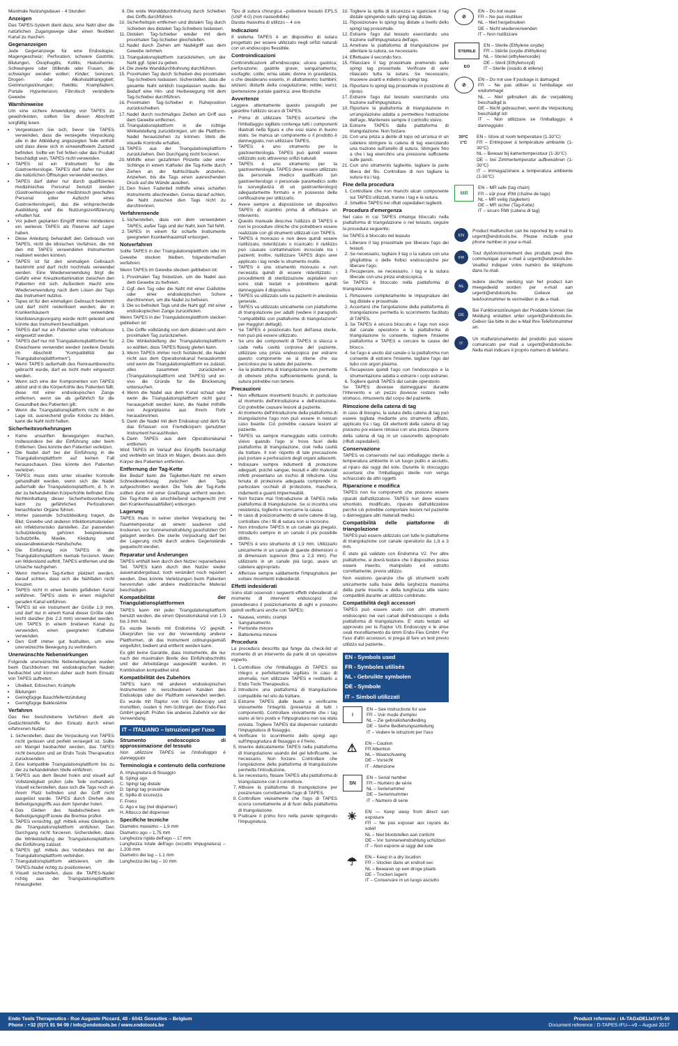Maximale Nutzungsdauer - 4 Stunden
Anzeigen
Das TAPES-System dient dazu, eine Naht über die natürlichen Zugangswege über einen flexiblen Kanal zu machen.
Gegenanzeigen
Jede Gegenanzeige für eine Endoskopie; Magengeschwür; Perforation; schwere Gastritis; Blutungen, Ösophagitis; Kolitis; Hiatushernie; Schwangere oder Stillende oder Frauen, die schwanger werden wollen; Kinder; Senioren; Drogen- oder Alkoholabhängigkeit; Gerinnungsstörungen; Rektitis; Krampfadern; Portale Hypertension; Fibrotisch veränderte Gewebe
Warnhinweise
Um eine sichere Anwendung von TAPES zu gewährleisten, sollten Sie diesen Abschnitt sorgfältig lesen.
Vergewissern Sie sich, bevor Sie TAPES verwenden, dass die versiegelte Verpackung alle in der Abbildung angezeigten Teile enthält und dass diese sich in einwandfreiem Zustand befinden. Sollte ein Teil fehlen oder das Produkt beschädigt sein, TAPES nicht verwenden.
TAPES ist ein Instrument für die Gastroenterologie. TAPES darf daher nur über die natürlichen Öffnungen verwendet werden.
TAPES darf daher nur durch qualifiziertes medizinisches Personal benutzt werden (Gastroenterologen oder medizinisch geschultes Personal unter Aufsicht eines Gastroenterologen), das die entsprechende Ausbildung und die Nutzungszertifizierung erhalten hat.
Vor jedem geplanten Eingriff immer mindestens ein weiteres TAPES als Reserve auf Lager haben.
Diese Anleitung behandelt den Gebrauch von TAPES, nicht die klinischen Verfahren, die mit den mit TAPES verwendeten Instrumenten realisiert werden können.
TAPES ist für den einmaligen Gebrauch bestimmt und darf nicht nochmals verwendet werden. Eine Wiederverwendung birgt die Gefahr einer Kreuzkontamination zwischen den Patienten mit sich. Außerdem macht eine Wiederverwendung nach dem Lösen der Tags das Instrument nutzlos.
Tapes ist für den einmaligen Gebrauch bestimmt und darf nicht resterilisiert werden; der in Krankenhäusern verwendete Sterilisierungsvorgang würde nicht getestet und könnte das Instrument beschädigen.
TAPES darf nur an Patienten unter Vollnarkose eingesetzt werden.
TAPES darf nur mit Triangulationsplattformen für Erwachsene verwendet werden (weitere Details im Abschnitt "Kompatibilität der Triangulationsplattformen").
Wenn TAPES außerhalb des Reinraumbereichs gebracht wurde, darf es nicht mehr eingesetzt werden.
Wenn sich eine der Komponenten von TAPES ablöst und in die Körperhöhle des Patienten fällt, diese mit einer endoskopischen Zange entfernen, wenn sie als gefährlich für die Gesundheit des Patienten gilt.
Wenn die Triangulationsplattform nicht in der Lage ist, ausreichend große Knicke zu bilden, kann die Naht nicht halten.
Sicherheitsvorkehrungen
Keine unsanften Bewegungen machen, insbesondere bei der Einführung oder beim Entfernen. Dies könnte den Patienten verletzen.
Die Nadel darf bei der Einführung in die Triangulationsplattform auf keinen Fall herausschauen. Dies könnte den Patienten verletzen.
TAPES muss stets unter visueller Kontrolle gehandhabt werden, wenn sich die Nadel außerhalb der Triangulationsplattform, d. h. in der zu behandelnden Körperhöhle befindet. Eine Nichteinhaltung dieser Sicherheitsvorkehrung kann zu gefährlichen Perforationen benachbarter Organe führen.
Immer passende Schutzkleidung tragen, da Blut, Gewebe und anderen Infektionsmaterialien ein Infektionsrisiko darstellen. Zur passenden Schutzkleidung gehören beispielsweise Schutzbrille, Maske, Kleidung und wasserabweisende Handschuhe.
Die Einführung von TAPES in die Triangulationsplattform niemals forcieren. Wenn ein Widerstand auftritt, TAPES entfernen und die Ursache nachgehen.
Wenn mehrere Tag-Ketten platziert werden, darauf achten, dass sich die Nähfäden nicht kreuzen.
TAPES nicht in einen bereits gefalteten Kanal einführen. TAPES stets in einen möglichst geraden Kanal einführen.
TAPES ist ein Instrument der Größe 1,9 mm. und darf nur in einem Kanal dieser Größe oder leicht darüber (bis 2,3 mm) verwendet werden. Um TAPES in einem breiteren Kanal zu verwenden, einen geeigneten Katheter verwenden.
Den Griff immer gut festhalten, um eine unerwünschte Bewegung zu verhindern.
Unerwünschte Nebenwirkungen
Folgende unerwünschte Nebenwirkungen wurden beim Durchbohren mit endoskopischen Nadeln beobachtet und können daher auch beim Einsatz von TAPES auftreten:
Übelkeit, Erbrechen, Krämpfe
Blutungen
Geringfügige Bauchfellentzündung
Geringfügige Bakteriämie
Verfahren
Das hier beschriebene Verfahren dient als Gedächtnishilfe für den Einsatz durch einen erfahrenen Nutzer.
1. Sicherstellen, dass die Verpackung von TAPES nicht gerissen und perfekt versiegelt ist. Sollte ein Mangel beobachtet werden, das TAPES nicht benutzen und an Endo Tools Therapeutics zurücksenden.
2. Eine kompatible Triangulationsplattform bis zu der zu behandelnden Stelle einführen.
3. TAPES aus dem Beutel holen und visuell auf Vollständigkeit prüfen (alle Teile vorhanden). Visuell sicherstellen, dass sich die Tags noch an ihrem Platz befinden und der Griff nicht ausgelöst wurde. TAPES durch Drehen des Befestigungsgriffs aus dem Spender holen.
4. Das Gleiten des Nadelschiebers am Befestigungsgriff sowie die Bremse prüfen.
5. TAPES vorsichtig, ggf. mittels eines Gleitgels in die Triangulationsplattform einführen. Den Durchgang nicht forcieren. Sicherstellen, dass die Winkelstellung der Triangulationsplattform die Einführung zulässt.
6. TAPES ggf. mittels des Verbinders mit der Triangulationsplattform verbinden.
7. Triangulationsplattform aktivieren, um die TAPES-Nadel richtig zu positionieren.
8. Visuell sicherstellen, dass die TAPES-Nadel richtig aus der Triangulationsplattform hinausgleitet.
9. Die erste Wandddurchbohrung durch Schieben des Griffs durchführen.
10. Sicherheitspin entfernen und distalen Tag durch Schieben des distalen Tag-Schiebers loslassen.
11. Distalen Tag-Schieber wieder mit dem proximalen Tag-Schieber gleichstellen.
12. Nadel durch Ziehen am Nadelgriff aus dem Gewebe nehmen.
13. Triangulationsplattform zurückziehen, um der Naht ggf. Spiel zu geben.
14. Die zweite Wanddurchbohrung durchführen.
15. Proximalen Tag durch Schieben des proximalen Tag-Schiebers loslassen. Sicherstellen, dass die gesamte Naht wirklich losgelassen wurde. Bei Bedarf eine Hin- und Herbewegung mit dem Tag-Schieber durchführen.
16. Proximalen Tag-Schieber in Ruheposition zurückschieben.
17. Nadel durch nochmaliges Ziehen am Griff aus dem Gewebe entfernen.
18. Triangulationsplattform in die richtige Winkelstellung zurückbringen, um die Plattform-Nadel herausziehen zu können. Stets die visuelle Kontrolle erhalten.
19. TAPES aus der Triangulationsplattform zurückziehen. Den Durchgang nicht forcieren.
20. Mithilfe einer gezahnten Pinzette oder einer Schlinge in einem Katheter die Tag-Kette durch Ziehen an der Nahtschlaufe anziehen. Anziehen, bis die Tags einen ausreichenden Druck auf die Wände ausüben.
21. Den freien Fadenteil mithilfe eines scharfen Instruments abschneiden. Genau darauf achten, die Naht zwischen den Tags nicht zu durchtrennen.
Verfahrensende
1. Sicherstellen, dass von dem verwendeten TAPES, außer Tags und der Naht, kein Teil fehlt.
2. TAPES in einem für scharfe Instrumente geeigneten Krankenhausmüll entsorgen.
Notverfahren
Sollte TAPES in der Triangulationsplattform oder im Gewebe stecken bleiben, folgendermaßen verfahren:
Wenn TAPES im Gewebe stecken geblieben ist:
1. Proximalen Tag freisetzen, um die Nadel aus dem Gewebe zu befreien.
2. Ggf. den Tag oder die Naht mit einer Guillotine oder einer endoskopischen Schere durchtrennen, um die Nadel zu befreien.
3. Die so befreiten Tags und die Naht ggf. mit einer endoskopischen Zange zurückholen.
Wenn TAPES in der Triangulationsplattform stecken geblieben ist:
1. Die Griffe vollständig von dem distalen und dem proximalen Tag zurückziehen.
2. Die Winkelstellung der Triangulationsplattform so wählen, dass TAPES flüssig gleiten kann.
3. Wenn TAPES immer noch feststeckt, die Nadel nicht aus dem Operationskanal herauskommt und wenn die Triangulationsplattform es zulässt, alles zusammen zurückziehen (Triangulationsplattform und TAPES) und ex-vivo die Gründe für die Blockierung untersuchen.
4. Wenn die Nadel aus dem Kanal schaut oder wenn die Triangulationsplattform nicht ganz herausgeholt werden kann, die Nadel mithilfe von Argonplasma aus Ihrem Rohr herausbrennen.
5. Dann die Nadel mit dem Endoskop und dem für das Erfassen von Fremdkörpern genutzten Instrument heraushholen.
6. Dann TAPES aus dem Operationskanal entfernen.
Wird TAPES im Verlauf des Eingriffs beschädigt und verbleibt ein Stück im Magen, dieses aus dem Körper des Patienten entfernen.
Entfernung der Tag-Kette
Bei Bedarf kann die Tagketten-Naht mit einem Schneidewerkzeug zwischen den Tags aufgeschnitten werden. Die Teile der Tag-Kette sollten dann mit einer Greifzange entfernt werden. Die Tag-Kette als anschließend sachgerecht (mit den Krankenhausabfällen) entsorgen.
Lagerung
TAPES muss in seiner sterilen Verpackung bei Raumtemperatur an einem sauberen und trockenen, vor Sonneneinstrahlung geschützten Ort gelagert werden. Die sterile Verpackung darf bei der Lagerung nicht durch andere Gegenstände gequetscht werden.
Reparatur und Änderungen
TAPES enthält kein durch den Nutzer reparierbares Teil. TAPES kann durch den Nutzer weder auseinandergebaut, noch verändert noch repariert werden. Dies könnte Verletzungen beim Patienten hervorrufen oder andere medizinische Material beschädigen.
Kompatibilität der Triangulationsplattformen
TAPES kann mit jeder Triangulationsplattform benutzt werden, die einen Operationskanal von 1,9 bis 3 mm hat.
Es wurde bereits mit Endomina V2 geprüft. Überprüfen Sie vor der Verwendung anderer Plattformen, ob das Instrument ordnungsgemäß eingeführt, bedient und entfernt werden kann.
Es gibt keine Garantie, dass Instrumente, die nur nach der maximalen Breite des Einführabschnitts und der Arbeitslänge ausgewählt wurden, in Kombination kompatibel sind.
Kompatibilität des Zubehörs
TAPES kann mit anderen endoskopischen Instrumenten in verschiedenen Kanälen des Endoskops oder der Plattform verwendet werden. Es wurde mit Raptor von US Endoscopy und monofilen, ovalen 6 mm-Schlingen der Endo-Flex GmbH geprüft. Prüfen Sie anderes Zubehör vor der Verwendung.
IT – ITALIANO – Istruzioni per l'uso
Strumento endoscopico di approssimazione del tessuto
Non utilizzare TAPES se l'imballaggio è danneggiato
Terminologia e contenuto della confezione
A. Impugnatura di fissaggio
B. Spingi ago
C. Spingi tag distale
D. Spingi tag prossimale
E. Spilla di sicurezza
F. Freno
G. Ago e tag (nel dispenser)
H. Attacco del dispenser
Specifiche tecniche
Diametro massimo – 1,9 mm
Diametro ago – 1,75 mm
Lunghezza rigida dell'ago – 17 mm
Lunghezza totale dell'ago (eccetto impugnatura) – 1.200 mm
Diametro dei tag – 1.1 mm
Lunghezza dei tag – 10 mm
Tipo di sutura chirurgica –poliestere tessuto EP1.5 (USP 4-0) (non riassorbibile)
Durata massima di utilizzo – 4 ore
Indicazioni
Il sistema TAPES è un dispositivo di sutura progettato per essere utilizzato negli orifizi naturali con un endoscopio flessibile.
Controindicazioni
Controindicazioni all'endoscopia; ulcera gastrica; perforazione; gastrite grave; sanguinamento; esofagite; colite; ernia iatale; donne in gravidanza, o che desiderano esserlo, in allattamento; bambini; anziani; disturbi della coagulazione; rettite; varici; ipertensione portale gastrica; aree fibrotiche
Avvertenze
Leggere attentamente questo paragrafo per garantire l'utilizzo sicuro di TAPES.
Prima di utilizzare TAPES accertarsi che l'imballaggio sigillato contenga tutti i componenti illustrati nella figura e che essi siano in buono stato. Se manca un componente o il prodotto è danneggiato, non utilizzare TAPES.
TAPES è uno strumento per la gastroenterologia. TAPES può quindi essere utilizzato solo attraverso orifizi naturali.
TAPES è uno strumento per la gastroenterologia. TAPES deve essere utilizzato da personale medico qualificato (un gastroenterologo o personale paramedico sotto la sorveglianza di un gastroenterologo) adeguatamente formato e in possesso della certificazione per utilizzarlo.
Avere sempre a disposizione un dispositivo TAPES di ricambio prima di effettuare un intervento.
Questo manuale descrive l'utilizzo di TAPES e non le procedure cliniche che potrebbero essere realizzate con gli strumenti utilizzati con TAPES.
TAPES è monouso e non deve quindi essere riutilizzato, risterilizzato o ricaricato: il riutilizzo può causare contaminazioni incrociate tra i pazienti; inoltre, riutilizzare TAPES dopo aver applicato i tag rende lo strumento inutile.
TAPES è uno strumento monouso e non necessita quindi di essere risterilizzato: i procedimenti di sterilizzazione ospitalieri non sono stati testati e potrebbero quindi danneggiare il dispositivo.
TAPES va utilizzato solo su pazienti in anestesia generale.
TAPES va utilizzato unicamente con piattaforme di triangolazione per adulti (vedere il paragrafo "compatibilità con piattaforme di triangolazione" per maggiori dettagli).
Se TAPES è posizionato fuori dell'area sterile, non può più essere utilizzato.
Se uno dei componenti di TAPES si stacca e cade nella cavità corporea del paziente, utilizzare una pinza endoscopica per estrarre questo componente se si ritiene che sia pericoloso per la salute del paziente.
Se la piattaforma di triangolazione non permette di ottenere pliche sufficientemente grandi, la sutura potrebbe non tenere.
Precauzioni
Non effettuare movimenti bruschi, in particolare al momento dell'introduzione e dell'estrazione. Ciò potrebbe causare lesioni al paziente.
Al momento dell'introduzione della piattaforma di triangolazione l'ago non può essere in nessun caso beante. Ciò potrebbe causare lesioni al paziente.
TAPES va sempre maneggiato sotto controllo visivo quando l'ago si trova fuori della piattaforma di triangolazione, cioè nella cavità da trattare. Il non rispetto di tale precauzione può portare a perforazioni degli organi adiacenti.
Indossare sempre indumenti di protezione adeguati, poiché sangue, tessuti e altri materiali infetti presentano un rischio di infezione. Una tenuta di protezione adeguata comprende in particolare occhiali di protezione, maschera, indumenti e guanti impermeabili.
Non forzare mai l'introduzione di TAPES nella piattaforma di triangolazione. Se si incontra una resistenza, toglierlo e ricercarne la causa.
In caso di posizionamento di varie catene di tag, controllare che i fili di sutura non si incrocino.
Non introdurre TAPES in un canale già piegato. Introdurlo sempre in un canale il più possibile diritto.
TAPES è uno strumento di 1,9 mm. Utilizzarlo unicamente in un canale di queste dimensioni o di dimensioni superiori (fino a 2,3 mm). Per utilizzarlo in un canale più largo, usare un catetere appropriato.
Afferrare sempre saldamente l'impugnatura per evitare movimenti indesiderati.
Effetti indesiderati
Sono stati osservati i seguenti effetti indesiderati al momento di interventi endoscopici che prevedevano il posizionamento di aghi e possono quindi verificarsi anche con TAPES:
Nausea, vomito, crampi
Sanguinamento
Peritonite minore
Batteriemia minore
Procedura
La procedura descritta qui funge da check-list al momento di un intervento da parte di un operatore esperto.
1. Controllare che l'imballaggio di TAPES sia integro e perfettamente sigillato. In caso di anomalia, non utilizzare TAPES e restituirlo a Endo Tools Therapeutics.
2. Introdurre una piattaforma di triangolazione compatibile nel sito da trattare.
3. Estrarre TAPES dalle buste e verificarne visivamente l'integrità (presenza di tutti i componenti). Controllare visivamente che i tag siano al loro posto e l'impugnatura non sia stata avviata. Togliere TAPES dal dispenser ruotando l'impugnatura di fissaggio.
4. Verificare lo scorrimento dello spingi ago sull'impugnatura di fissaggio e il freno.
5. Inserire delicatamente TAPES nella piattaforma di triangolazione usando del gel lubrificante, se necessario. Non forzare. Controllare che l'angolazione della piattaforma di triangolazione permetta l'introduzione.
6. Se necessario, fissare TAPES alla piattaforma di triangolazione con il connettore.
7. Attivare la piattaforma di triangolazione per posizionare correttamente l'ago di TAPES.
8. Controllare visivamente che l'ago di TAPES scorra correttamente al di fuori della piattaforma di triangolazione.
9. Praticare il primo foro nella parete spingendo l'impugnatura.
10. Togliere la spilla di sicurezza e sganciare il tag distale spingendo sullo spingi tag distale.
11. Riposizionare lo spingi tag distale a livello dello spingi tag prossimale.
12. Estrarre l'ago dal tessuto esercitando una trazione sull'impugnatura dell'ago.
13. Arretrare la piattaforma di triangolazione per allentare la sutura, se necessario.
14. Effettuare il secondo foro.
15. Rilasciare il tag prossimale premendo sullo spingi tag prossimale. Verificare di aver rilasciato tutta la sutura. Se necessario, muovere avanti e indietro lo spingi tag.
16. Riportare lo spingi tag prossimale in posizione di riposo.
17. Estrarre l'ago dal tessuto esercitando una trazione sull'impugnatura.
18. Riportare la piattaforma di triangolazione in un'angolazione adatta a permettere l'estrazione dell'ago. Mantenere sempre il controllo visivo.
19. Estrarre TAPES dalla piattaforma di triangolazione. Non forzare.
20. Con una pinza a dente di topo od un'ansa in un catetere stringere la catena di tag esercitando una trazione sull'anello di sutura. Stringere fino a che i tag esercitino una pressione sufficiente sulle pareti.
21. Con uno strumento tagliente, tagliare la parte libera del filo. Controllare di non tagliare la sutura tra i tag.
Fine della procedura
1. Controllare che non manchi alcun componente sui TAPES utilizzati, tranne i tag e la sutura.
2. Smaltire TAPES nei rifiuti ospedalieri taglienti.
Procedura d'emergenza
Nel caso in cui TAPES rimanga bloccato nella piattaforma di triangolazione o nel tessuto, seguire la procedura seguente:
Se TAPES è bloccato nel tessuto
1. Liberare il tag prossimale per liberare l'ago dei tessuti.
2. Se necessario, tagliare il tag o la sutura con una ghigliottina o delle forbici endoscopiche per liberare l'ago.
3. Recuperare, se necessario, i tag e la sutura liberate con una pinza endoscopica.
Se TAPES è bloccato nella piattaforma di triangolazione:
1. Rimuovere completamente le impugnature del tag distale e prossimale.
2. Accertarsi che l'angolazione della piattaforma di triangolazione permetta lo scorrimento facilitato di TAPES.
3. Se TAPES è ancora bloccato e l'ago non esce dal canale operatorio e la piattaforma di triangolazione lo consente, togliere l'insieme piattaforma e TAPES e cercare le cause del blocco.
4. Se l'ago è uscito dal canale o la piattaforma non consente di estrarre l'insieme, tagliare l'ago dal tubo con argon plasma.
5. Recuperare quindi l'ago con l'endoscopio e la strumentazione adatta a estrarre i corpi estranei.
6. Togliere quindi TAPES dal canale operatorio.
Se TAPES dovesse danneggiarsi durante l'intervento e un pezzo dovesse restare nello stomaco, rimuoverlo dal corpo del paziente.
Rimozione della catena di tag
In caso di bisogno, la sutura della catena di tag può essere tagliata mediante uno strumento affilato, applicato tra i tag. Gli elementi della catena di tag possono poi essere rimossi con una pinza. Disporre della catena di tag in un cassonetto appropriato (rifiuti ospedalieri).
Conservazione
TAPES va conservato nel suo imballaggio sterile a temperatura ambiente in un luogo pulito e asciutto, al riparo dai raggi del sole. Durante lo stoccaggio accertarsi che l'imballaggio sterile non venga schiacciato da altri oggetti.
Riparazione e modifica
TAPES non ha componenti che possono essere riparati dall'utilizzatore. TAPES non deve essere smontato, modificato, riparato dall'utilizzatore perché ciò potrebbe comportare lesioni nel paziente o danneggiare altri materiali medici.
Compatibilità delle piattaforme di triangolazione
TAPES può essere utilizzato con tutte le piattaforme di triangolazione con canale operatorio da 1,9 a 3 mm.
È stato già validato con Endomina V2. Per altre piattaforme, si dovrà testare che il dispositivo possa essere inserito, manipolato ed estratto correttamente, previo utilizzo.
Non esistono garanzie che gli strumenti scelti unicamente sulla base della larghezza massima della parte inserita e della lunghezza utile siano compatibili durante un utilizzo combinato.
Compatibilità degli accessori
TAPES può essere usato con altri strumenti endoscopici nei vari canali dell'endoscopio o della piattaforma di triangolazione. E' stato testato ed approvato per la Raptor US Endoscopy e le anse ovali monofilamento da 6mm Endo-Flex GmbH. Per l'uso d'altri accessori, si prega di fare un test previo utilizzo sul paziente..
EN - Symbols used
FR - Symboles utilisés
NL - Gebruikte symbolen
DE - Symbole
IT – Simboli utilizzati
i
EN – See instructions for use
FR – Voir mode d'emploi
NL – Zie gebruikshandleiding
DE – Siehe Bedienungsanleitung
IT – Vedere le istruzioni per l'uso
⚠
EN – Caution
FR Attention
NL – Waarschuwing
DE – Vorsicht
IT - Attenzione
SN
EN – Serial number
FR – Numéro de série
NL – Serienummer
DE – Seriennummer
IT – Numero di serie
☀
EN — Keep away from direct sun exposure
FR – Ne pas exposer aux rayons du soleil
NL – Niet blootstellen aan zonlicht
DE – Vor Sonneneinstrahlung schützen
IT – Non esporre ai raggi del sole
☂
EN – Keep in a dry location
FR – Stocker dans un endroit sec
NL – Bewaren op een droge plaats
DE – Trocken lagern
IT – Conservare in un luogo asciutto
⊘
EN – Do not reuse
FR – Ne pas réutiliser
NL – Niet hergebruiken
DE – Nicht wiederverwenden
IT – Non riutilizzare
STERILE EO
EN – Sterile (Ethylene oxyde)
FR – Stérile (oxyde d'éthylène)
NL – Steriel (ethyleenoxide)
DE – Steril (Ethylenoxyd)
IT – Sterile (ossido di etilene)
⊘
EN – Do not use if package is damaged
FR – Ne pas utiliser si l'emballage est endommagé
NL – Niet gebruiken als de verpakking beschadigd is
DE – Nicht gebrauchen, wenn die Verpackung beschädigt ist!
IT – Non utilizzare se l'imballaggio è danneggiato
30°C
1°C
EN – Store at room temperature (1-30°C)
FR – Entreposer à température ambiante (1-30°C)
NL – Bewaar bij kamertemperatuur (1-30°C)
DE – bei Zimmertemperatur aufbewahren (1-30°C)
IT – Immagazzinare a temperatura ambiente (1-30°C)
MR
EN – MR safe (tag chain)
FR – sûr pour IRM (chaîne de tags)
NL – MR veilig (tagketen)
DE – MR sicher (Tag-Kette)
IT – sicuro RMI (catena di tag)
EN
Product malfunction can be reported by e-mail to urgent@endotools.be. Please include your phone number in your e-mail.
FR
Tout dysfonctionnement des produits peut être communiqué par e-mail à urgent@endotools.be. Veuillez indiquer votre numéro de téléphone dans l'e-mail.
NL
Iedere slechte werking van het product kan meegedeeld worden per e-mail aan urgent@endotools.be. Gelieve uw telefoonnummer te vermelden in de e-mail.
DE
Bei Funktionsstörungen der Produkte können Sie Meldung erstatten unter urgent@endotools.be. Geben Sie bitte in der e-Mail Ihre Telefonnummer an.
IT
Un malfunzionamento del prodotto può essere comunicato per mail a urgent@endotools.be. Nella mail indicare il proprio numero di telefono.
Endo Tools Therapeutics - Rue Auguste Piccard, 48 - 6041 Gosselies – Belgium
Phone : +32 (0)71 91 94 09 / info@endotools.be / www.endotools.be
Product reference : IA-TAGxDELIxSYS-00
Document reference : D-TAPES-IFU—v9 – August 2017